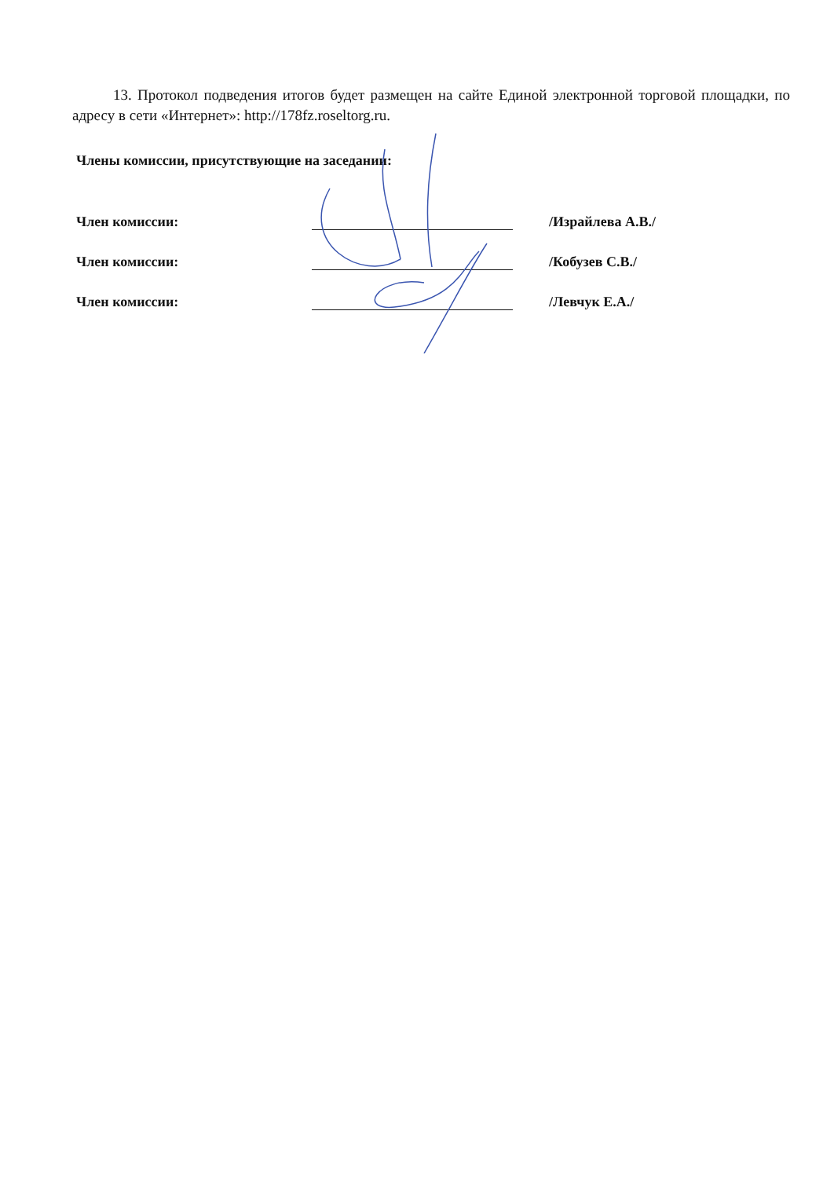13. Протокол подведения итогов будет размещен на сайте Единой электронной торговой площадки, по адресу в сети «Интернет»: http://178fz.roseltorg.ru.
Члены комиссии, присутствующие на заседании:
Член комиссии: /Израйлева А.В./
Член комиссии: /Кобузев С.В./
Член комиссии: /Левчук Е.А./